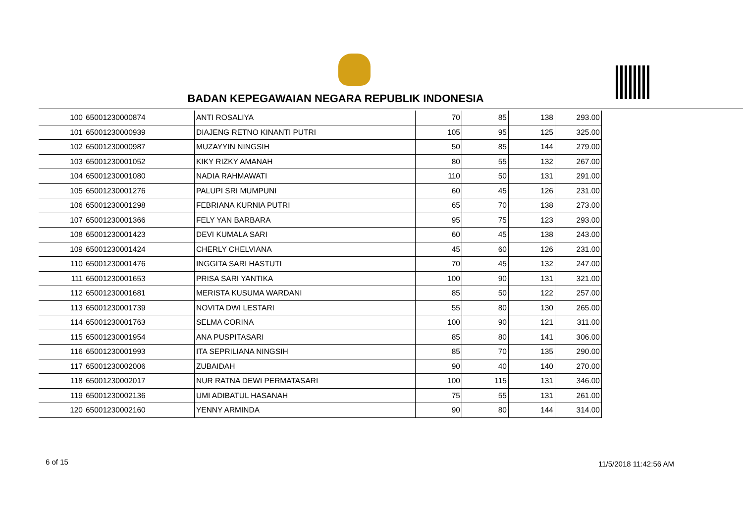BADAN KEPEGAWAIAN NEGARA REPUBLIK INDONESIA
| 100 | 65001230000874 | ANTI ROSALIYA | 70 | 85 | 138 | 293.00 |
| 101 | 65001230000939 | DIAJENG RETNO KINANTI PUTRI | 105 | 95 | 125 | 325.00 |
| 102 | 65001230000987 | MUZAYYIN NINGSIH | 50 | 85 | 144 | 279.00 |
| 103 | 65001230001052 | KIKY RIZKY AMANAH | 80 | 55 | 132 | 267.00 |
| 104 | 65001230001080 | NADIA RAHMAWATI | 110 | 50 | 131 | 291.00 |
| 105 | 65001230001276 | PALUPI SRI MUMPUNI | 60 | 45 | 126 | 231.00 |
| 106 | 65001230001298 | FEBRIANA KURNIA PUTRI | 65 | 70 | 138 | 273.00 |
| 107 | 65001230001366 | FELY YAN BARBARA | 95 | 75 | 123 | 293.00 |
| 108 | 65001230001423 | DEVI KUMALA SARI | 60 | 45 | 138 | 243.00 |
| 109 | 65001230001424 | CHERLY CHELVIANA | 45 | 60 | 126 | 231.00 |
| 110 | 65001230001476 | INGGITA SARI HASTUTI | 70 | 45 | 132 | 247.00 |
| 111 | 65001230001653 | PRISA SARI YANTIKA | 100 | 90 | 131 | 321.00 |
| 112 | 65001230001681 | MERISTA KUSUMA WARDANI | 85 | 50 | 122 | 257.00 |
| 113 | 65001230001739 | NOVITA DWI LESTARI | 55 | 80 | 130 | 265.00 |
| 114 | 65001230001763 | SELMA CORINA | 100 | 90 | 121 | 311.00 |
| 115 | 65001230001954 | ANA PUSPITASARI | 85 | 80 | 141 | 306.00 |
| 116 | 65001230001993 | ITA SEPRILIANA NINGSIH | 85 | 70 | 135 | 290.00 |
| 117 | 65001230002006 | ZUBAIDAH | 90 | 40 | 140 | 270.00 |
| 118 | 65001230002017 | NUR RATNA DEWI PERMATASARI | 100 | 115 | 131 | 346.00 |
| 119 | 65001230002136 | UMI ADIBATUL HASANAH | 75 | 55 | 131 | 261.00 |
| 120 | 65001230002160 | YENNY ARMINDA | 90 | 80 | 144 | 314.00 |
6 of 15 11/5/2018 11:42:56 AM